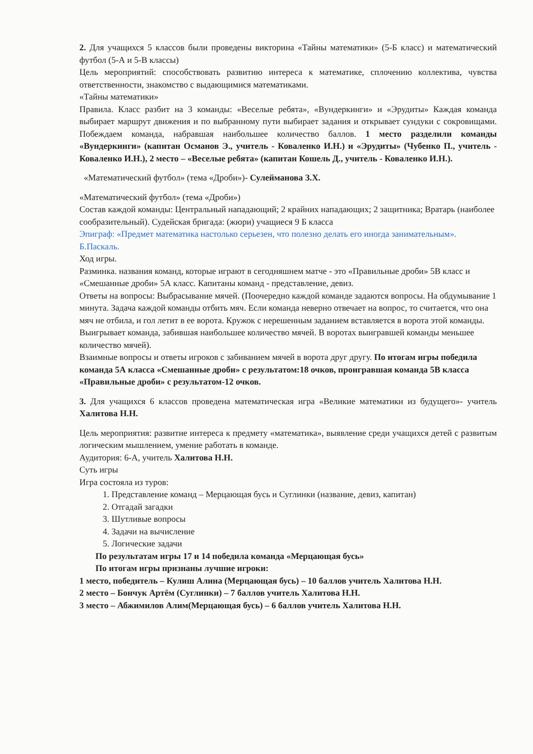2. Для учащихся 5 классов были проведены викторина «Тайны математики» (5-Б класс) и математический футбол (5-А и 5-В классы)
Цель мероприятий: способствовать развитию интереса к математике, сплочению коллектива, чувства ответственности, знакомство с выдающимися математиками.
«Тайны математики»
Правила. Класс разбит на 3 команды: «Веселые ребята», «Вундеркинги» и «Эрудиты» Каждая команда выбирает маршрут движения и по выбранному пути выбирает задания и открывает сундуки с сокровищами. Побеждаем команда, набравшая наибольшее количество баллов. 1 место разделили команды «Вундеркинги» (капитан Османов Э., учитель - Коваленко И.Н.) и «Эрудиты» (Чубенко П., учитель - Коваленко И.Н.), 2 место – «Веселые ребята» (капитан Кошель Д., учитель - Коваленко И.Н.).
«Математический футбол» (тема «Дроби»)- Сулейманова З.Х.
«Математический футбол» (тема «Дроби»)
Состав каждой команды: Центральный нападающий; 2 крайних нападающих; 2 защитника; Вратарь (наиболее сообразительный). Судейская бригада: (жюри) учащиеся 9 Б класса
Эпиграф: «Предмет математика настолько серьезен, что полезно делать его иногда занимательным». Б.Паскаль.
Ход игры.
Разминка. названия команд, которые играют в сегодняшнем матче - это «Правильные дроби» 5В класс и «Смешанные дроби» 5А класс. Капитаны команд - представление, девиз.
Ответы на вопросы: Выбрасывание мячей. (Поочередно каждой команде задаются вопросы. На обдумывание 1 минута. Задача каждой команды отбить мяч. Если команда неверно отвечает на вопрос, то считается, что она мяч не отбила, и гол летит в ее ворота. Кружок с нерешенным заданием вставляется в ворота этой команды. Выигрывает команда, забившая наибольшее количество мячей. В воротах выигравшей команды меньшее количество мячей).
Взаимные вопросы и ответы игроков с забиванием мячей в ворота друг другу. По итогам игры победила команда 5А класса «Смешанные дроби» с результатом:18 очков, проигравшая команда 5В класса «Правильные дроби» с результатом-12 очков.
3. Для учащихся 6 классов проведена математическая игра «Великие математики из будущего»- учитель Халитова Н.Н.
Цель мероприятия: развитие интереса к предмету «математика», выявление среди учащихся детей с развитым логическим мышлением, умение работать в команде.
Аудитория: 6-А, учитель Халитова Н.Н.
Суть игры
Игра состояла из туров:
1. Представление команд – Мерцающая бусь и Суглинки (название, девиз, капитан)
2. Отгадай загадки
3. Шутливые вопросы
4. Задачи на вычисление
5. Логические задачи
По результатам игры 17 и 14 победила команда «Мерцающая бусь»
По итогам игры признаны лучшие игроки:
1 место, победитель – Кулиш Алина (Мерцающая бусь) – 10 баллов учитель Халитова Н.Н.
2 место – Бончук Артём (Суглинки) – 7 баллов учитель Халитова Н.Н.
3 место – Абжимилов Алим(Мерцающая бусь) – 6 баллов учитель Халитова Н.Н.